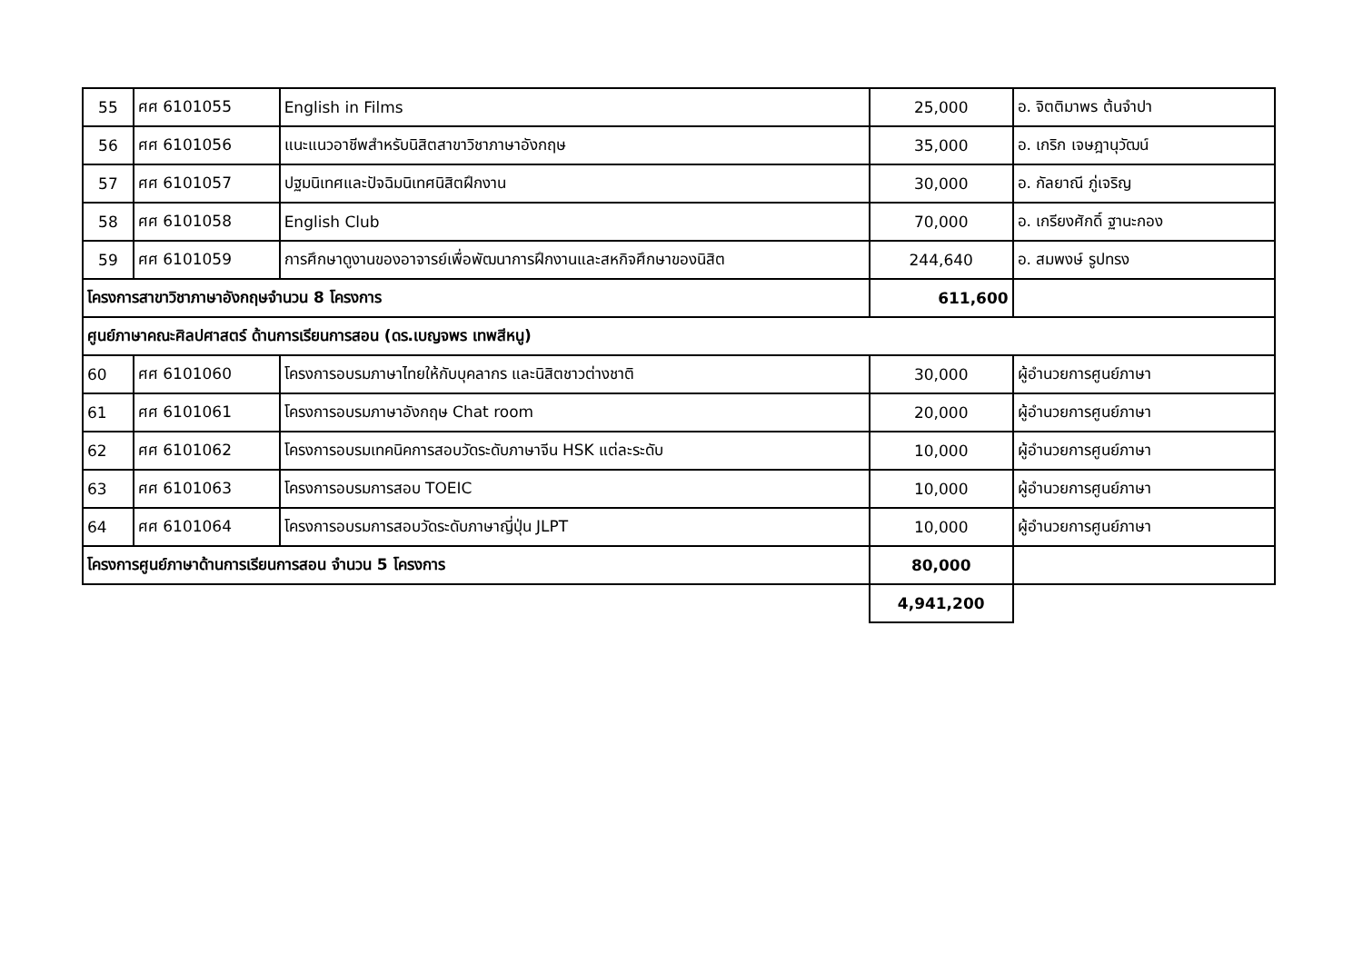| 55 | ศศ 6101055 | English in Films | 25,000 | อ. จิตติมาพร ต้นจำปา |
| 56 | ศศ 6101056 | แนะแนวอาชีพสำหรับนิสิตสาขาวิชาภาษาอังกฤษ | 35,000 | อ. เกริก เจษฎานุวัฒน์ |
| 57 | ศศ 6101057 | ปฐมนิเทศและปัจฉิมนิเทศนิสิตฝึกงาน | 30,000 | อ. กัลยาณี ภู่เจริญ |
| 58 | ศศ 6101058 | English Club | 70,000 | อ. เกรียงศักดิ์ ฐานะกอง |
| 59 | ศศ 6101059 | การศึกษาดูงานของอาจารย์เพื่อพัฒนาการฝึกงานและสหกิจศึกษาของนิสิต | 244,640 | อ. สมพงษ์ รูปทรง |
| โครงการสาขาวิชาภาษาอังกฤษจำนวน 8 โครงการ | | | 611,600 | |
| ศูนย์ภาษาคณะศิลปศาสตร์ ด้านการเรียนการสอน (ดร.เบญจพร เทพสีหนู) | | | | |
| 60 | ศศ 6101060 | โครงการอบรมภาษาไทยให้กับบุคลากร และนิสิตชาวต่างชาติ | 30,000 | ผู้อำนวยการศูนย์ภาษา |
| 61 | ศศ 6101061 | โครงการอบรมภาษาอังกฤษ Chat room | 20,000 | ผู้อำนวยการศูนย์ภาษา |
| 62 | ศศ 6101062 | โครงการอบรมเทคนิคการสอบวัดระดับภาษาจีน HSK แต่ละระดับ | 10,000 | ผู้อำนวยการศูนย์ภาษา |
| 63 | ศศ 6101063 | โครงการอบรมการสอบ TOEIC | 10,000 | ผู้อำนวยการศูนย์ภาษา |
| 64 | ศศ 6101064 | โครงการอบรมการสอบวัดระดับภาษาญี่ปุ่น JLPT | 10,000 | ผู้อำนวยการศูนย์ภาษา |
| โครงการศูนย์ภาษาด้านการเรียนการสอน จำนวน 5 โครงการ | | | 80,000 | |
| | | | 4,941,200 | |